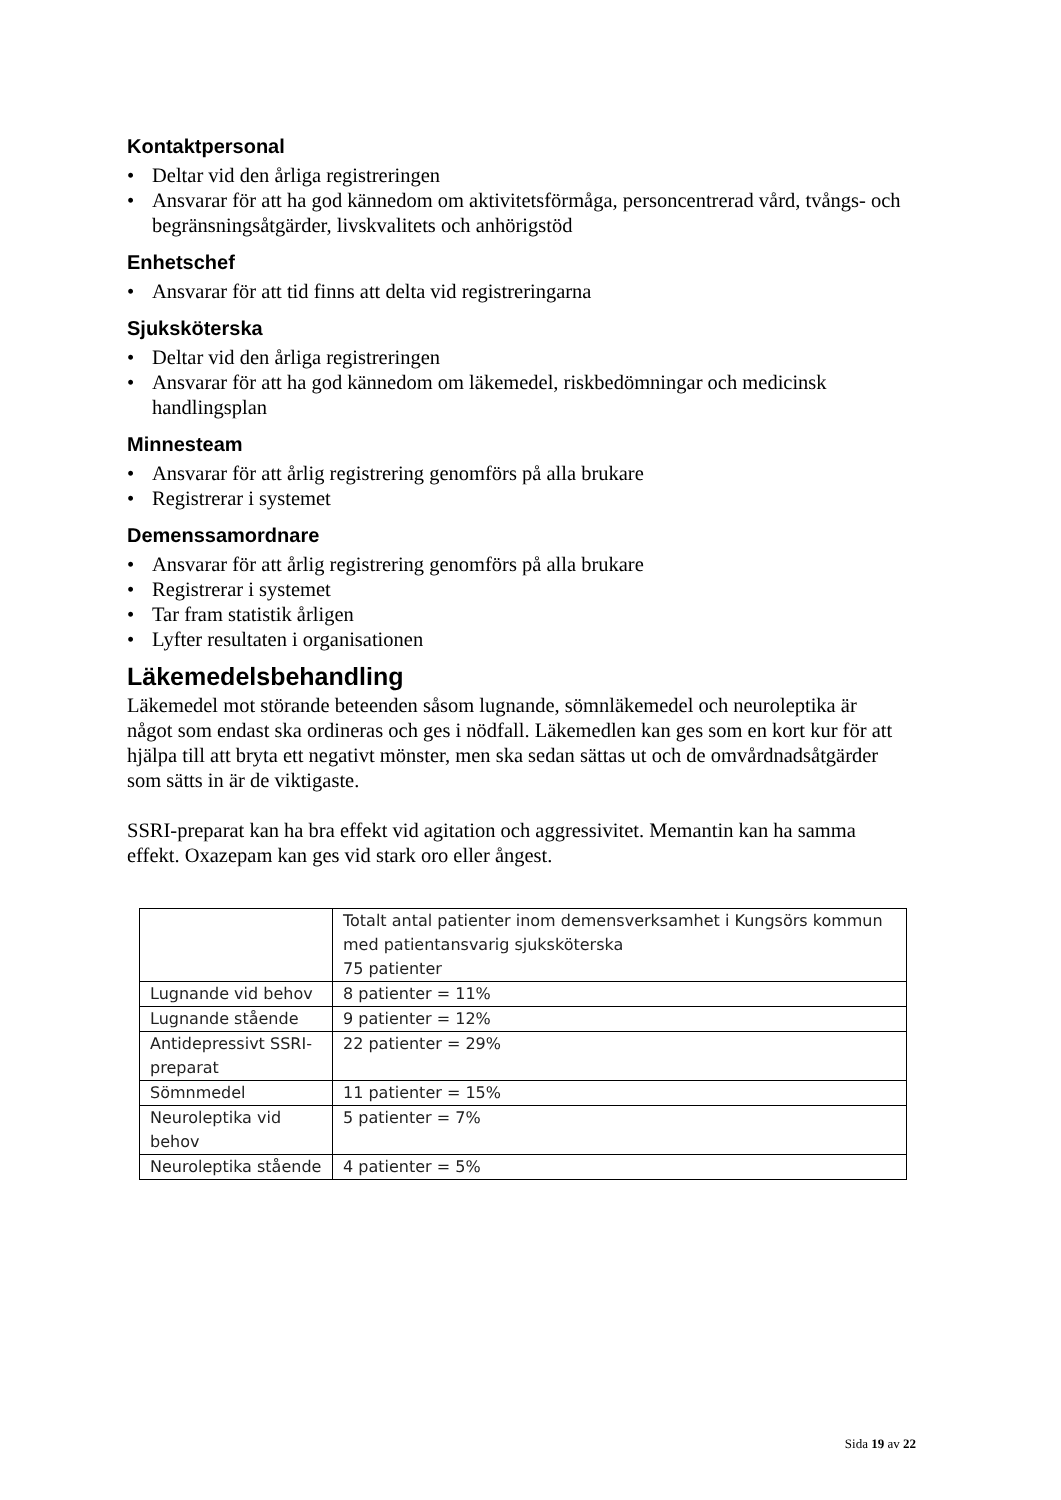Kontaktpersonal
• Deltar vid den årliga registreringen
• Ansvarar för att ha god kännedom om aktivitetsförmåga, personcentrerad vård, tvångs- och begränsningsåtgärder, livskvalitets och anhörigstöd
Enhetschef
• Ansvarar för att tid finns att delta vid registreringarna
Sjuksköterska
• Deltar vid den årliga registreringen
• Ansvarar för att ha god kännedom om läkemedel, riskbedömningar och medicinsk handlingsplan
Minnesteam
• Ansvarar för att årlig registrering genomförs på alla brukare
• Registrerar i systemet
Demenssamordnare
• Ansvarar för att årlig registrering genomförs på alla brukare
• Registrerar i systemet
• Tar fram statistik årligen
• Lyfter resultaten i organisationen
Läkemedelsbehandling
Läkemedel mot störande beteenden såsom lugnande, sömnläkemedel och neuroleptika är något som endast ska ordineras och ges i nödfall. Läkemedlen kan ges som en kort kur för att hjälpa till att bryta ett negativt mönster, men ska sedan sättas ut och de omvårdnadsåtgärder som sätts in är de viktigaste.
SSRI-preparat kan ha bra effekt vid agitation och aggressivitet. Memantin kan ha samma effekt. Oxazepam kan ges vid stark oro eller ångest.
| | Totalt antal patienter inom demensverksamhet i Kungsörs kommun med patientansvarig sjuksköterska 75 patienter |
| Lugnande vid behov | 8 patienter = 11% |
| Lugnande stående | 9 patienter = 12% |
| Antidepressivt SSRI-preparat | 22 patienter = 29% |
| Sömnmedel | 11 patienter = 15% |
| Neuroleptika vid behov | 5 patienter = 7% |
| Neuroleptika stående | 4 patienter = 5% |
Sida 19 av 22